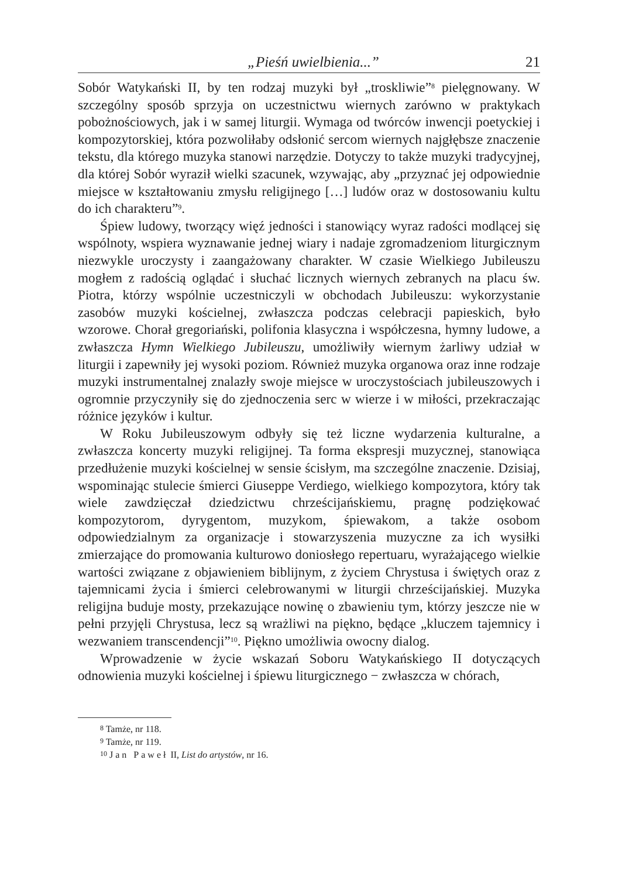„Pieśń uwielbienia...” 21
Sobór Watykański II, by ten rodzaj muzyki był „troskliwie”<sup>8</sup> pielęgnowany. W szczególny sposób sprzyja on uczestnictwu wiernych zarówno w praktykach pobożnościowych, jak i w samej liturgii. Wymaga od twórców inwencji poetyckiej i kompozytorskiej, która pozwoliłaby odsłonić sercom wiernych najgłębsze znaczenie tekstu, dla którego muzyka stanowi narzędzie. Dotyczy to także muzyki tradycyjnej, dla której Sobór wyraził wielki szacunek, wzywając, aby „przyznać jej odpowiednie miejsce w kształtowaniu zmysłu religijnego […] ludów oraz w dostosowaniu kultu do ich charakteru”<sup>9</sup>.
Śpiew ludowy, tworzący więź jedności i stanowiący wyraz radości modlącej się wspólnoty, wspiera wyznawanie jednej wiary i nadaje zgromadzeniom liturgicznym niezwykle uroczysty i zaangażowany charakter. W czasie Wielkiego Jubileuszu mogłem z radością oglądać i słuchać licznych wiernych zebranych na placu św. Piotra, którzy wspólnie uczestniczyli w obchodach Jubileuszu: wykorzystanie zasobów muzyki kościelnej, zwłaszcza podczas celebracji papieskich, było wzorowe. Chorał gregoriański, polifonia klasyczna i współczesna, hymny ludowe, a zwłaszcza Hymn Wielkiego Jubileuszu, umożliwiły wiernym żarliwy udział w liturgii i zapewniły jej wysoki poziom. Również muzyka organowa oraz inne rodzaje muzyki instrumentalnej znalazły swoje miejsce w uroczystościach jubileuszowych i ogromnie przyczyniły się do zjednoczenia serc w wierze i w miłości, przekraczając różnice języków i kultur.
W Roku Jubileuszowym odbyły się też liczne wydarzenia kulturalne, a zwłaszcza koncerty muzyki religijnej. Ta forma ekspresji muzycznej, stanowiąca przedłużenie muzyki kościelnej w sensie ścisłym, ma szczególne znaczenie. Dzisiaj, wspominając stulecie śmierci Giuseppe Verdiego, wielkiego kompozytora, który tak wiele zawdzięczał dziedzictwu chrześcijańskiemu, pragnę podziękować kompozytorom, dyrygentom, muzykom, śpiewakom, a także osobom odpowiedzialnym za organizacje i stowarzyszenia muzyczne za ich wysiłki zmierzające do promowania kulturowo doniosłego repertuaru, wyrażającego wielkie wartości związane z objawieniem biblijnym, z życiem Chrystusa i świętych oraz z tajemnicami życia i śmierci celebrowanymi w liturgii chrześcijańskiej. Muzyka religijna buduje mosty, przekazujące nowinę o zbawieniu tym, którzy jeszcze nie w pełni przyjęli Chrystusa, lecz są wrażliwi na piękno, będące „kluczem tajemnicy i wezwaniem transcendencji”<sup>10</sup>. Piękno umożliwia owocny dialog.
Wprowadzenie w życie wskazań Soboru Watykańskiego II dotyczących odnowienia muzyki kościelnej i śpiewu liturgicznego − zwłaszcza w chórach,
<sup>8</sup> Tamże, nr 118.
<sup>9</sup> Tamże, nr 119.
<sup>10</sup> Jan Paweł II, List do artystów, nr 16.